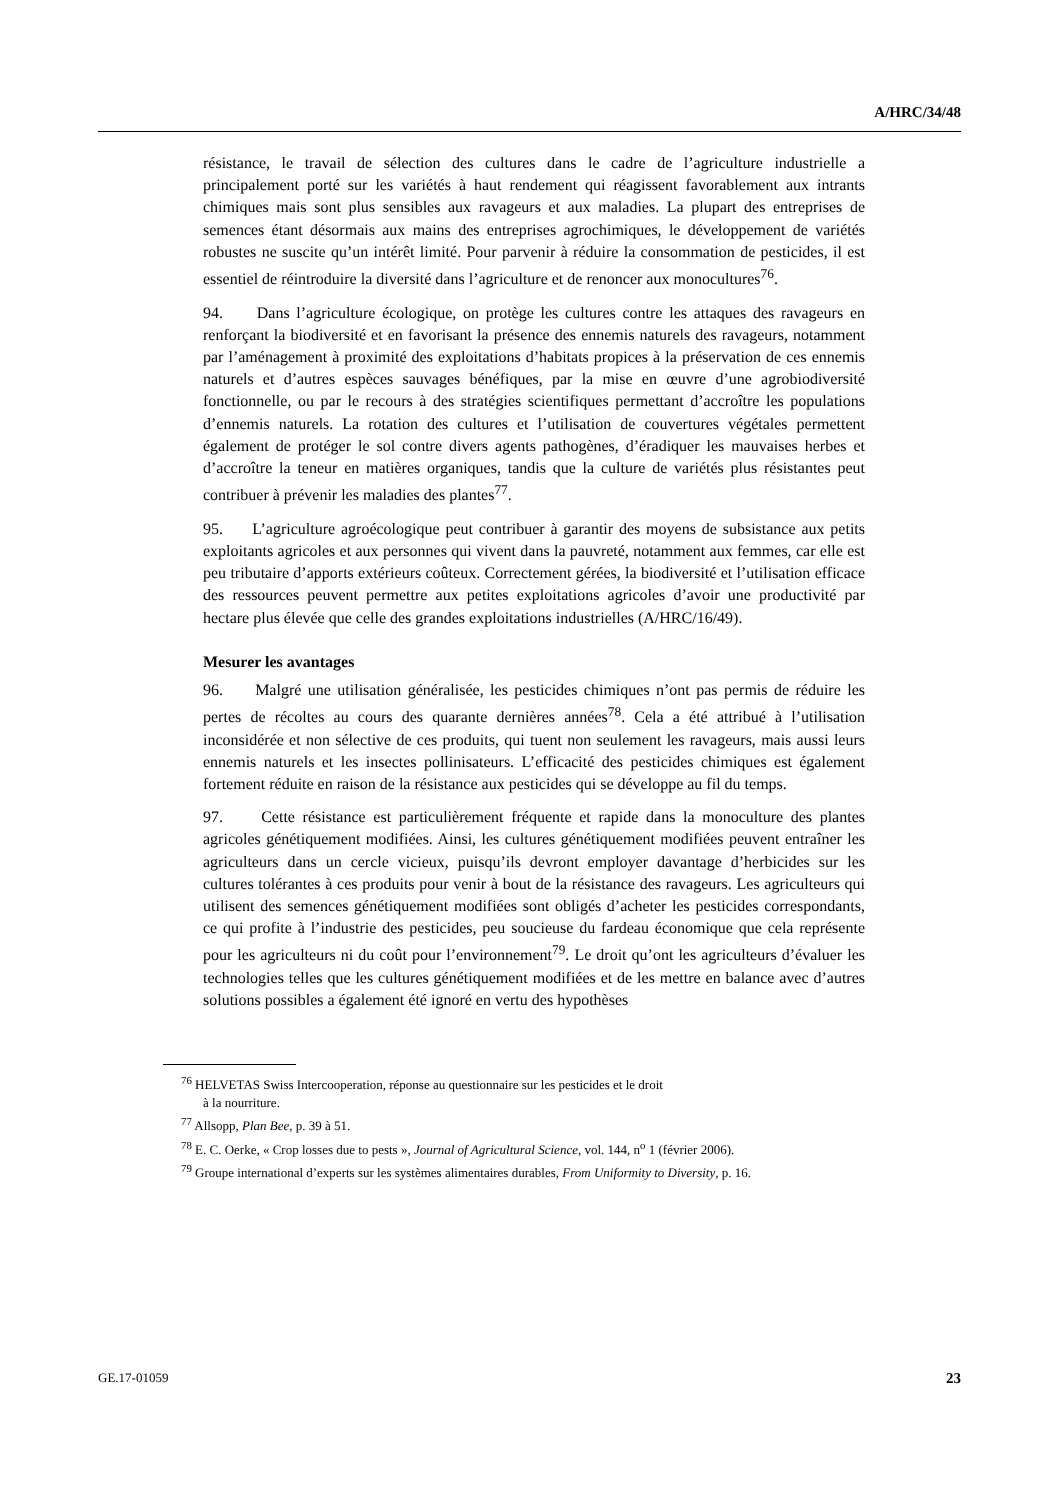A/HRC/34/48
résistance, le travail de sélection des cultures dans le cadre de l’agriculture industrielle a principalement porté sur les variétés à haut rendement qui réagissent favorablement aux intrants chimiques mais sont plus sensibles aux ravageurs et aux maladies. La plupart des entreprises de semences étant désormais aux mains des entreprises agrochimiques, le développement de variétés robustes ne suscite qu’un intérêt limité. Pour parvenir à réduire la consommation de pesticides, il est essentiel de réintroduire la diversité dans l’agriculture et de renoncer aux monocultures<sup>76</sup>.
94. Dans l’agriculture écologique, on protège les cultures contre les attaques des ravageurs en renforçant la biodiversité et en favorisant la présence des ennemis naturels des ravageurs, notamment par l’aménagement à proximité des exploitations d’habitats propices à la préservation de ces ennemis naturels et d’autres espèces sauvages bénéfiques, par la mise en œuvre d’une agrobiodiversité fonctionnelle, ou par le recours à des stratégies scientifiques permettant d’accroître les populations d’ennemis naturels. La rotation des cultures et l’utilisation de couvertures végétales permettent également de protéger le sol contre divers agents pathogènes, d’éradiquer les mauvaises herbes et d’accroître la teneur en matières organiques, tandis que la culture de variétés plus résistantes peut contribuer à prévenir les maladies des plantes<sup>77</sup>.
95. L’agriculture agroécologique peut contribuer à garantir des moyens de subsistance aux petits exploitants agricoles et aux personnes qui vivent dans la pauvreté, notamment aux femmes, car elle est peu tributaire d’apports extérieurs coûteux. Correctement gérées, la biodiversité et l’utilisation efficace des ressources peuvent permettre aux petites exploitations agricoles d’avoir une productivité par hectare plus élevée que celle des grandes exploitations industrielles (A/HRC/16/49).
Mesurer les avantages
96. Malgré une utilisation généralisée, les pesticides chimiques n’ont pas permis de réduire les pertes de récoltes au cours des quarante dernières années<sup>78</sup>. Cela a été attribué à l’utilisation inconsidérée et non sélective de ces produits, qui tuent non seulement les ravageurs, mais aussi leurs ennemis naturels et les insectes pollinisateurs. L’efficacité des pesticides chimiques est également fortement réduite en raison de la résistance aux pesticides qui se développe au fil du temps.
97. Cette résistance est particulièrement fréquente et rapide dans la monoculture des plantes agricoles génétiquement modifiées. Ainsi, les cultures génétiquement modifiées peuvent entraîner les agriculteurs dans un cercle vicieux, puisqu’ils devront employer davantage d’herbicides sur les cultures tolérantes à ces produits pour venir à bout de la résistance des ravageurs. Les agriculteurs qui utilisent des semences génétiquement modifiées sont obligés d’acheter les pesticides correspondants, ce qui profite à l’industrie des pesticides, peu soucieuse du fardeau économique que cela représente pour les agriculteurs ni du coût pour l’environnement<sup>79</sup>. Le droit qu’ont les agriculteurs d’évaluer les technologies telles que les cultures génétiquement modifiées et de les mettre en balance avec d’autres solutions possibles a également été ignoré en vertu des hypothèses
<sup>76</sup> HELVETAS Swiss Intercooperation, réponse au questionnaire sur les pesticides et le droit
à la nourriture.
<sup>77</sup> Allsopp, Plan Bee, p. 39 à 51.
<sup>78</sup> E. C. Oerke, « Crop losses due to pests », Journal of Agricultural Science, vol. 144, n<sup>o</sup> 1 (février 2006).
<sup>79</sup> Groupe international d’experts sur les systèmes alimentaires durables, From Uniformity to Diversity, p. 16.
GE.17-01059 23